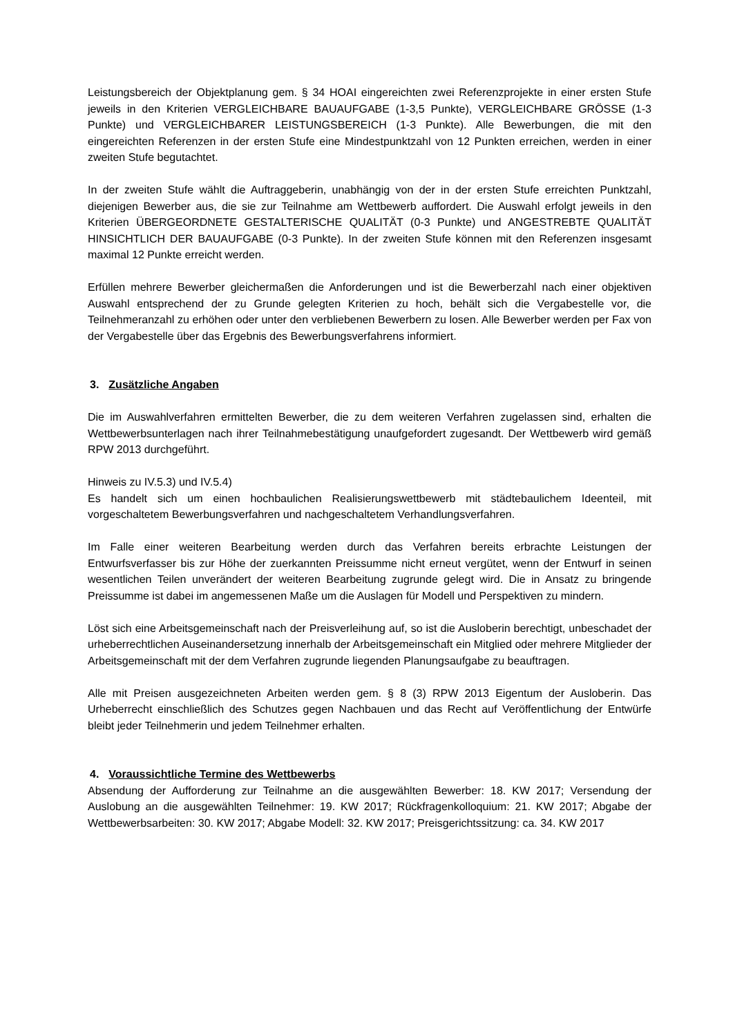Leistungsbereich der Objektplanung gem. § 34 HOAI eingereichten zwei Referenzprojekte in einer ersten Stufe jeweils in den Kriterien VERGLEICHBARE BAUAUFGABE (1-3,5 Punkte), VERGLEICHBARE GRÖSSE (1-3 Punkte) und VERGLEICHBARER LEISTUNGSBEREICH (1-3 Punkte). Alle Bewerbungen, die mit den eingereichten Referenzen in der ersten Stufe eine Mindestpunktzahl von 12 Punkten erreichen, werden in einer zweiten Stufe begutachtet.
In der zweiten Stufe wählt die Auftraggeberin, unabhängig von der in der ersten Stufe erreichten Punktzahl, diejenigen Bewerber aus, die sie zur Teilnahme am Wettbewerb auffordert. Die Auswahl erfolgt jeweils in den Kriterien ÜBERGEORDNETE GESTALTERISCHE QUALITÄT (0-3 Punkte) und ANGESTREBTE QUALITÄT HINSICHTLICH DER BAUAUFGABE (0-3 Punkte). In der zweiten Stufe können mit den Referenzen insgesamt maximal 12 Punkte erreicht werden.
Erfüllen mehrere Bewerber gleichermaßen die Anforderungen und ist die Bewerberzahl nach einer objektiven Auswahl entsprechend der zu Grunde gelegten Kriterien zu hoch, behält sich die Vergabestelle vor, die Teilnehmeranzahl zu erhöhen oder unter den verbliebenen Bewerbern zu losen. Alle Bewerber werden per Fax von der Vergabestelle über das Ergebnis des Bewerbungsverfahrens informiert.
3. Zusätzliche Angaben
Die im Auswahlverfahren ermittelten Bewerber, die zu dem weiteren Verfahren zugelassen sind, erhalten die Wettbewerbsunterlagen nach ihrer Teilnahmebestätigung unaufgefordert zugesandt. Der Wettbewerb wird gemäß RPW 2013 durchgeführt.
Hinweis zu IV.5.3) und IV.5.4)
Es handelt sich um einen hochbaulichen Realisierungswettbewerb mit städtebaulichem Ideenteil, mit vorgeschaltetem Bewerbungsverfahren und nachgeschaltetem Verhandlungsverfahren.
Im Falle einer weiteren Bearbeitung werden durch das Verfahren bereits erbrachte Leistungen der Entwurfsverfasser bis zur Höhe der zuerkannten Preissumme nicht erneut vergütet, wenn der Entwurf in seinen wesentlichen Teilen unverändert der weiteren Bearbeitung zugrunde gelegt wird. Die in Ansatz zu bringende Preissumme ist dabei im angemessenen Maße um die Auslagen für Modell und Perspektiven zu mindern.
Löst sich eine Arbeitsgemeinschaft nach der Preisverleihung auf, so ist die Ausloberin berechtigt, unbeschadet der urheberrechtlichen Auseinandersetzung innerhalb der Arbeitsgemeinschaft ein Mitglied oder mehrere Mitglieder der Arbeitsgemeinschaft mit der dem Verfahren zugrunde liegenden Planungsaufgabe zu beauftragen.
Alle mit Preisen ausgezeichneten Arbeiten werden gem. § 8 (3) RPW 2013 Eigentum der Ausloberin. Das Urheberrecht einschließlich des Schutzes gegen Nachbauen und das Recht auf Veröffentlichung der Entwürfe bleibt jeder Teilnehmerin und jedem Teilnehmer erhalten.
4. Voraussichtliche Termine des Wettbewerbs
Absendung der Aufforderung zur Teilnahme an die ausgewählten Bewerber: 18. KW 2017; Versendung der Auslobung an die ausgewählten Teilnehmer: 19. KW 2017; Rückfragenkolloquium: 21. KW 2017; Abgabe der Wettbewerbsarbeiten: 30. KW 2017; Abgabe Modell: 32. KW 2017; Preisgerichtssitzung: ca. 34. KW 2017